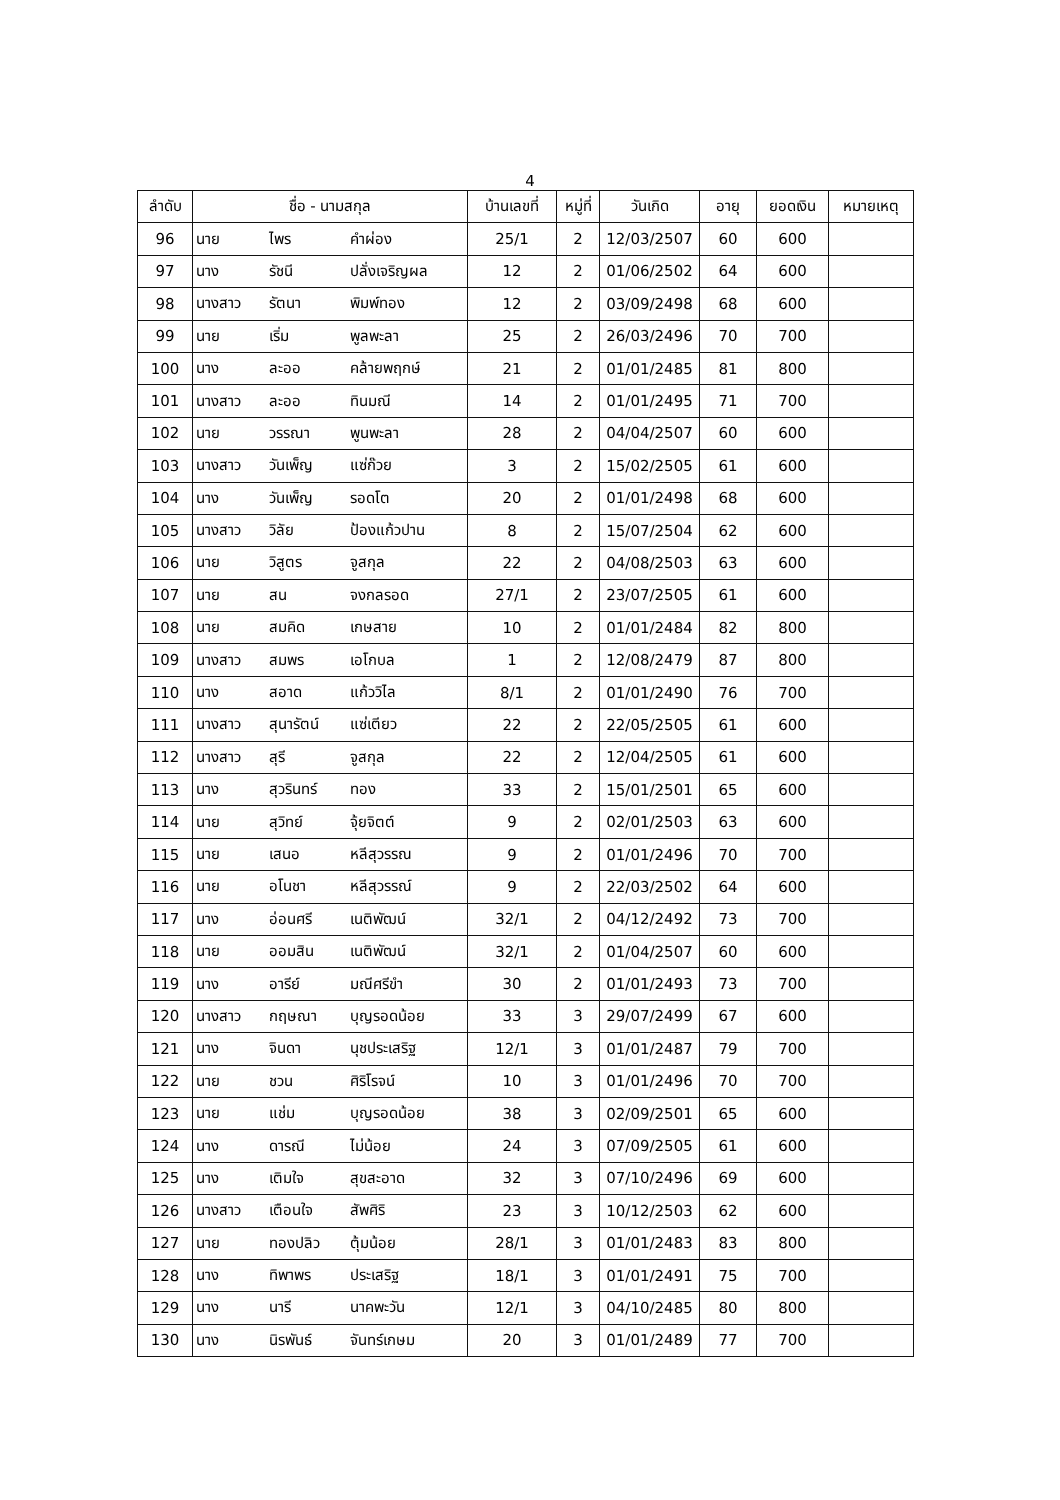4
| ลำดับ | ชื่อ - นามสกุล | | | บ้านเลขที่ | หมู่ที่ | วันเกิด | อายุ | ยอดเงิน | หมายเหตุ |
| --- | --- | --- | --- | --- | --- | --- | --- | --- | --- |
| 96 | นาย | ไพร | คำผ่อง | 25/1 | 2 | 12/03/2507 | 60 | 600 | |
| 97 | นาง | รัชนี | ปลั่งเจริญผล | 12 | 2 | 01/06/2502 | 64 | 600 | |
| 98 | นางสาว | รัตนา | พิมพ์ทอง | 12 | 2 | 03/09/2498 | 68 | 600 | |
| 99 | นาย | เริ่ม | พูลพะลา | 25 | 2 | 26/03/2496 | 70 | 700 | |
| 100 | นาง | ละออ | คล้ายพฤกษ์ | 21 | 2 | 01/01/2485 | 81 | 800 | |
| 101 | นางสาว | ละออ | ทินมณี | 14 | 2 | 01/01/2495 | 71 | 700 | |
| 102 | นาย | วรรณา | พูนพะลา | 28 | 2 | 04/04/2507 | 60 | 600 | |
| 103 | นางสาว | วันเพ็ญ | แซ่ก๊วย | 3 | 2 | 15/02/2505 | 61 | 600 | |
| 104 | นาง | วันเพ็ญ | รอดโต | 20 | 2 | 01/01/2498 | 68 | 600 | |
| 105 | นางสาว | วิลัย | ป้องแก้วปาน | 8 | 2 | 15/07/2504 | 62 | 600 | |
| 106 | นาย | วิสูตร | จูสกุล | 22 | 2 | 04/08/2503 | 63 | 600 | |
| 107 | นาย | สน | จงกลรอด | 27/1 | 2 | 23/07/2505 | 61 | 600 | |
| 108 | นาย | สมคิด | เกษสาย | 10 | 2 | 01/01/2484 | 82 | 800 | |
| 109 | นางสาว | สมพร | เอโกบล | 1 | 2 | 12/08/2479 | 87 | 800 | |
| 110 | นาง | สอาด | แก้ววิไล | 8/1 | 2 | 01/01/2490 | 76 | 700 | |
| 111 | นางสาว | สุนารัตน์ | แซ่เตียว | 22 | 2 | 22/05/2505 | 61 | 600 | |
| 112 | นางสาว | สุรี | จูสกุล | 22 | 2 | 12/04/2505 | 61 | 600 | |
| 113 | นาง | สุวรินทร์ | ทอง | 33 | 2 | 15/01/2501 | 65 | 600 | |
| 114 | นาย | สุวิทย์ | จุ้ยจิตต์ | 9 | 2 | 02/01/2503 | 63 | 600 | |
| 115 | นาย | เสนอ | หลีสุวรรณ | 9 | 2 | 01/01/2496 | 70 | 700 | |
| 116 | นาย | อโนชา | หลีสุวรรณ์ | 9 | 2 | 22/03/2502 | 64 | 600 | |
| 117 | นาง | อ่อนศรี | เนติพัฒน์ | 32/1 | 2 | 04/12/2492 | 73 | 700 | |
| 118 | นาย | ออมสิน | เนติพัฒน์ | 32/1 | 2 | 01/04/2507 | 60 | 600 | |
| 119 | นาง | อารีย์ | มณีศรีขำ | 30 | 2 | 01/01/2493 | 73 | 700 | |
| 120 | นางสาว | กฤษณา | บุญรอดน้อย | 33 | 3 | 29/07/2499 | 67 | 600 | |
| 121 | นาง | จินดา | นุชประเสริฐ | 12/1 | 3 | 01/01/2487 | 79 | 700 | |
| 122 | นาย | ชวน | ศิริโรจน์ | 10 | 3 | 01/01/2496 | 70 | 700 | |
| 123 | นาย | แช่ม | บุญรอดน้อย | 38 | 3 | 02/09/2501 | 65 | 600 | |
| 124 | นาง | ดารณี | ไม่น้อย | 24 | 3 | 07/09/2505 | 61 | 600 | |
| 125 | นาง | เติมใจ | สุขสะอาด | 32 | 3 | 07/10/2496 | 69 | 600 | |
| 126 | นางสาว | เตือนใจ | สัพศิริ | 23 | 3 | 10/12/2503 | 62 | 600 | |
| 127 | นาย | ทองปลิว | ตุ้มน้อย | 28/1 | 3 | 01/01/2483 | 83 | 800 | |
| 128 | นาง | ทิพาพร | ประเสริฐ | 18/1 | 3 | 01/01/2491 | 75 | 700 | |
| 129 | นาง | นารี | นาคพะวัน | 12/1 | 3 | 04/10/2485 | 80 | 800 | |
| 130 | นาง | นิรพันธ์ | จันทร์เกษม | 20 | 3 | 01/01/2489 | 77 | 700 | |